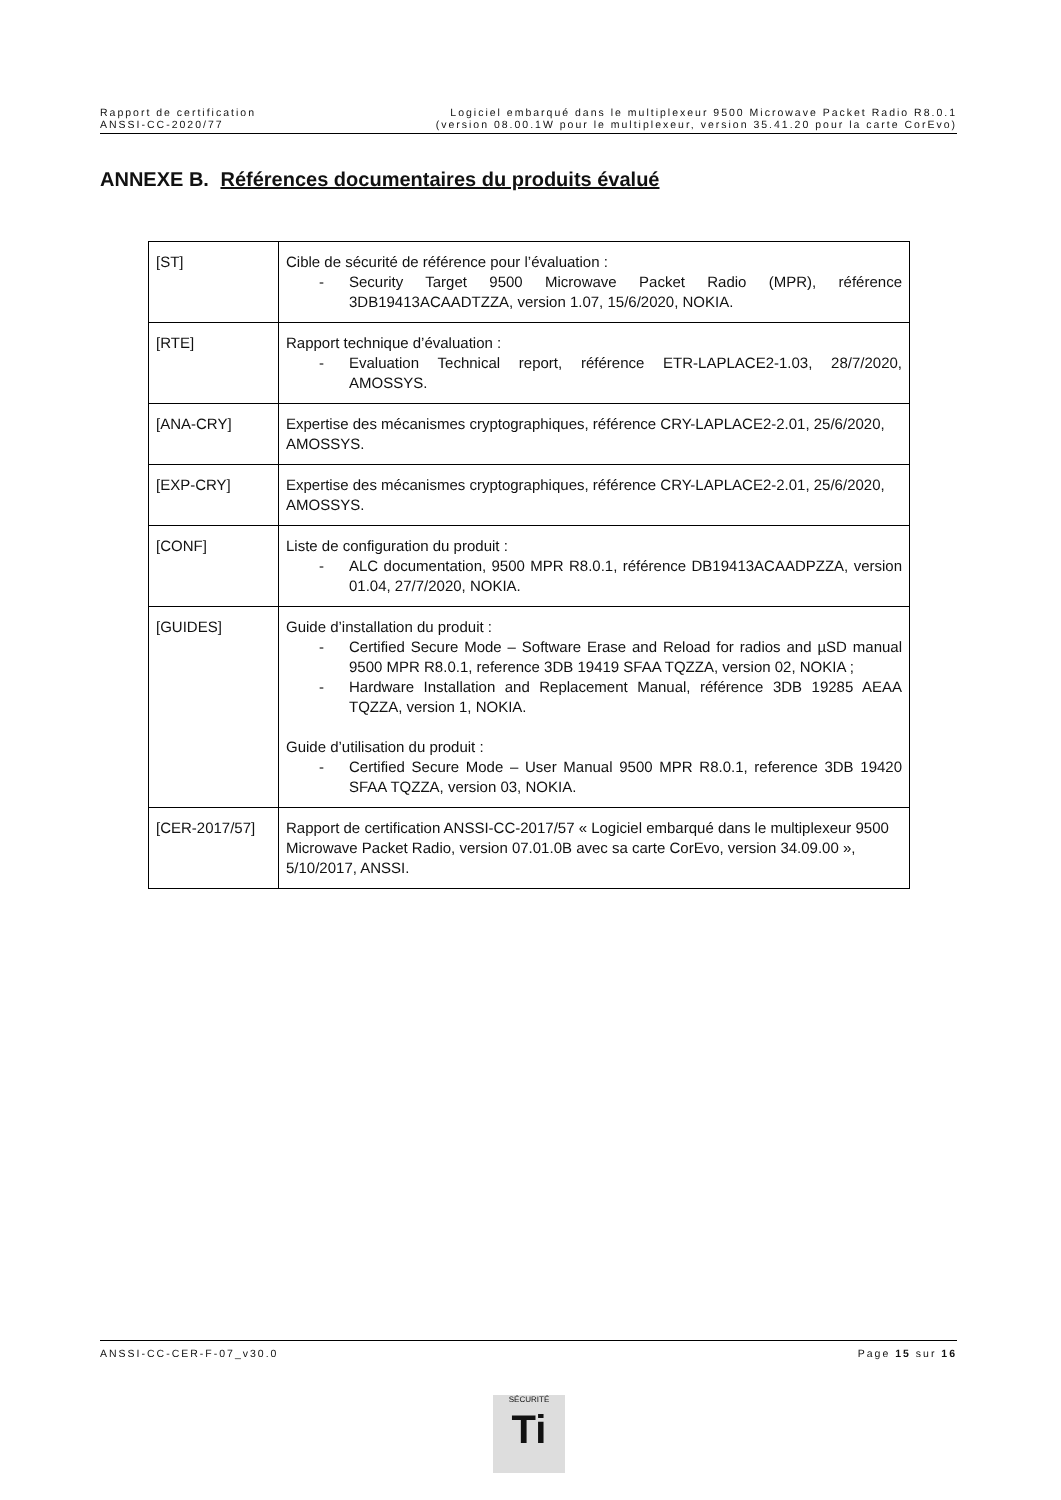Rapport de certification
ANSSI-CC-2020/77
Logiciel embarqué dans le multiplexeur 9500 Microwave Packet Radio R8.0.1
(version 08.00.1W pour le multiplexeur, version 35.41.20 pour la carte CorEvo)
ANNEXE B. Références documentaires du produits évalué
| [ST] | Cible de sécurité de référence pour l’évaluation : - Security Target 9500 Microwave Packet Radio (MPR), référence 3DB19413ACAADTZZA, version 1.07, 15/6/2020, NOKIA. |
| [RTE] | Rapport technique d’évaluation : - Evaluation Technical report, référence ETR-LAPLACE2-1.03, 28/7/2020, AMOSSYS. |
| [ANA-CRY] | Expertise des mécanismes cryptographiques, référence CRY-LAPLACE2-2.01, 25/6/2020, AMOSSYS. |
| [EXP-CRY] | Expertise des mécanismes cryptographiques, référence CRY-LAPLACE2-2.01, 25/6/2020, AMOSSYS. |
| [CONF] | Liste de configuration du produit : - ALC documentation, 9500 MPR R8.0.1, référence DB19413ACAADPZZA, version 01.04, 27/7/2020, NOKIA. |
| [GUIDES] | Guide d’installation du produit : - Certified Secure Mode – Software Erase and Reload for radios and µSD manual 9500 MPR R8.0.1, reference 3DB 19419 SFAA TQZZA, version 02, NOKIA ; - Hardware Installation and Replacement Manual, référence 3DB 19285 AEAA TQZZA, version 1, NOKIA. Guide d’utilisation du produit : - Certified Secure Mode – User Manual 9500 MPR R8.0.1, reference 3DB 19420 SFAA TQZZA, version 03, NOKIA. |
| [CER-2017/57] | Rapport de certification ANSSI-CC-2017/57 « Logiciel embarqué dans le multiplexeur 9500 Microwave Packet Radio, version 07.01.0B avec sa carte CorEvo, version 34.09.00 », 5/10/2017, ANSSI. |
ANSSI-CC-CER-F-07_v30.0 Page 15 sur 16
SÉCURITÉ
Ti